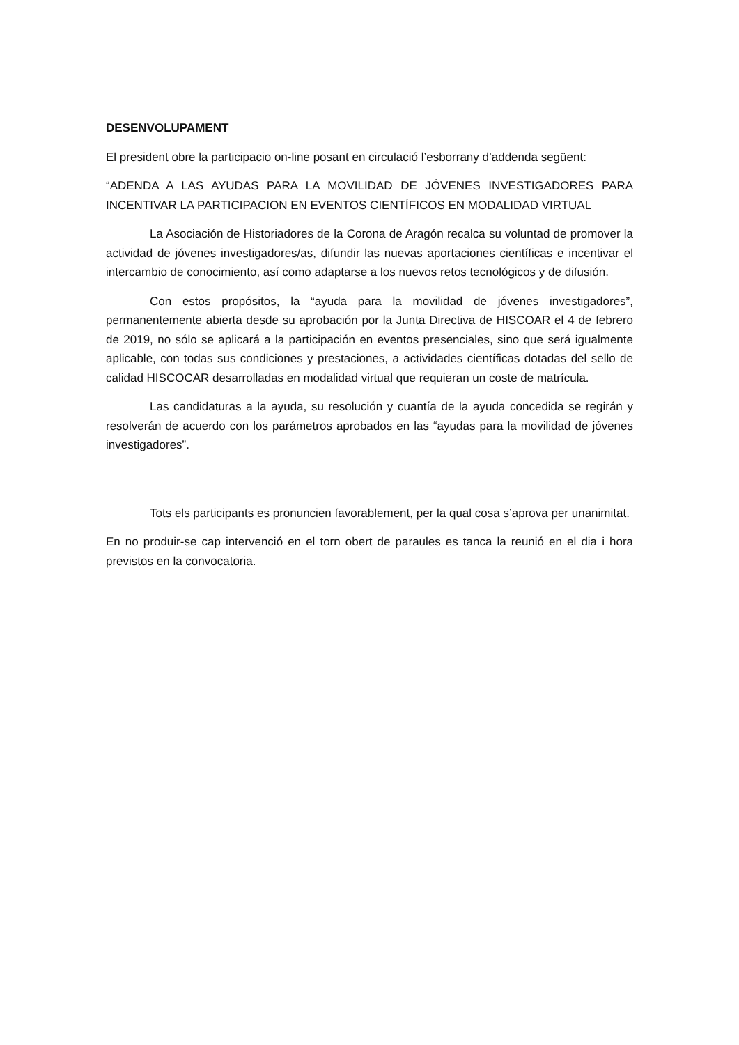DESENVOLUPAMENT
El president obre la participacio on-line posant en circulació l’esborrany d’addenda següent:
“ADENDA A LAS AYUDAS PARA LA MOVILIDAD DE JÓVENES INVESTIGADORES PARA INCENTIVAR LA PARTICIPACION EN EVENTOS CIENTÍFICOS EN MODALIDAD VIRTUAL
La Asociación de Historiadores de la Corona de Aragón recalca su voluntad de promover la actividad de jóvenes investigadores/as, difundir las nuevas aportaciones científicas e incentivar el intercambio de conocimiento, así como adaptarse a los nuevos retos tecnológicos y de difusión.
Con estos propósitos, la “ayuda para la movilidad de jóvenes investigadores”, permanentemente abierta desde su aprobación por la Junta Directiva de HISCOAR el 4 de febrero de 2019, no sólo se aplicará a la participación en eventos presenciales, sino que será igualmente aplicable, con todas sus condiciones y prestaciones, a actividades científicas dotadas del sello de calidad HISCOCAR desarrolladas en modalidad virtual que requieran un coste de matrícula.
Las candidaturas a la ayuda, su resolución y cuantía de la ayuda concedida se regirán y resolverán de acuerdo con los parámetros aprobados en las “ayudas para la movilidad de jóvenes investigadores”.
Tots els participants es pronuncien favorablement, per la qual cosa s’aprova per unanimitat.
En no produir-se cap intervenció en el torn obert de paraules es tanca la reunió en el dia i hora previstos en la convocatoria.